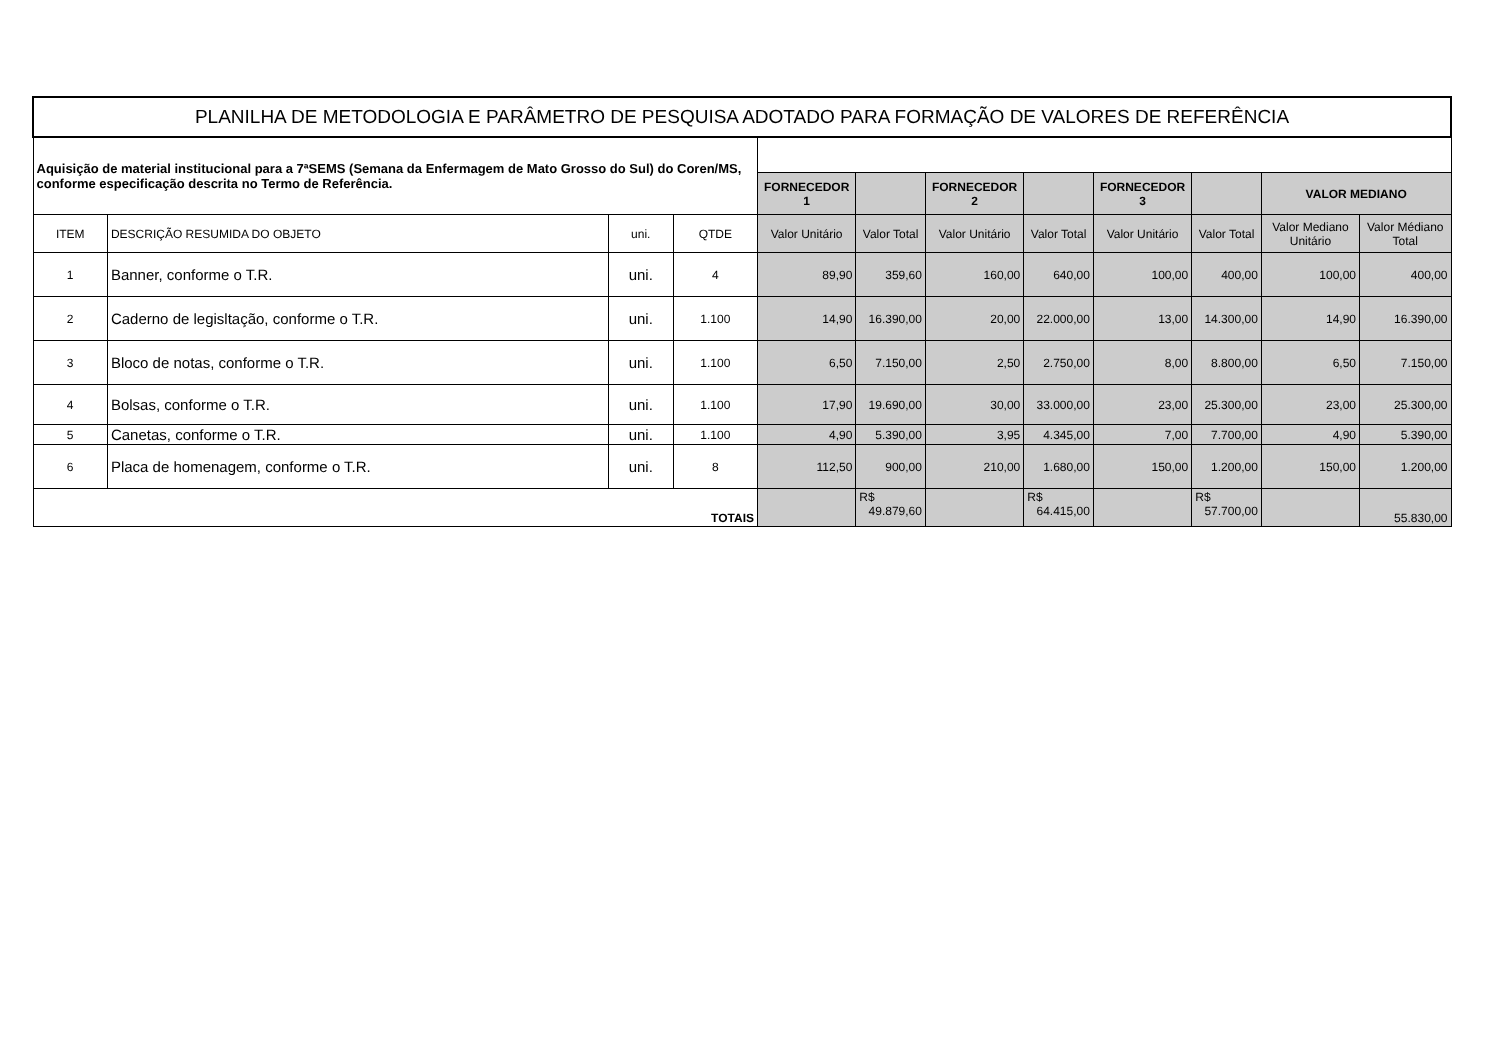| PLANILHA DE METODOLOGIA E PARÂMETRO DE PESQUISA ADOTADO PARA FORMAÇÃO DE VALORES DE REFERÊNCIA | | | | | | | | | | | |
| --- | --- | --- | --- | --- | --- | --- | --- | --- | --- | --- | --- |
| Aquisição de material institucional para a 7ªSEMS (Semana da Enfermagem de Mato Grosso do Sul) do Coren/MS, conforme especificação descrita no Termo de Referência. | | | | | | | | | | | |
| | | | | FORNECEDOR 1 | | FORNECEDOR 2 | | FORNECEDOR 3 | | VALOR MEDIANO | |
| ITEM | DESCRIÇÃO RESUMIDA DO OBJETO | uni. | QTDE | Valor Unitário | Valor Total | Valor Unitário | Valor Total | Valor Unitário | Valor Total | Valor Mediano Unitário | Valor Médiano Total |
| 1 | Banner, conforme o T.R. | uni. | 4 | 89,90 | 359,60 | 160,00 | 640,00 | 100,00 | 400,00 | 100,00 | 400,00 |
| 2 | Caderno de legisltação, conforme o T.R. | uni. | 1.100 | 14,90 | 16.390,00 | 20,00 | 22.000,00 | 13,00 | 14.300,00 | 14,90 | 16.390,00 |
| 3 | Bloco de notas, conforme o T.R. | uni. | 1.100 | 6,50 | 7.150,00 | 2,50 | 2.750,00 | 8,00 | 8.800,00 | 6,50 | 7.150,00 |
| 4 | Bolsas, conforme o T.R. | uni. | 1.100 | 17,90 | 19.690,00 | 30,00 | 33.000,00 | 23,00 | 25.300,00 | 23,00 | 25.300,00 |
| 5 | Canetas, conforme o T.R. | uni. | 1.100 | 4,90 | 5.390,00 | 3,95 | 4.345,00 | 7,00 | 7.700,00 | 4,90 | 5.390,00 |
| 6 | Placa de homenagem, conforme o T.R. | uni. | 8 | 112,50 | 900,00 | 210,00 | 1.680,00 | 150,00 | 1.200,00 | 150,00 | 1.200,00 |
| TOTAIS | | | | | R$ 49.879,60 | | R$ 64.415,00 | | R$ 57.700,00 | | 55.830,00 |